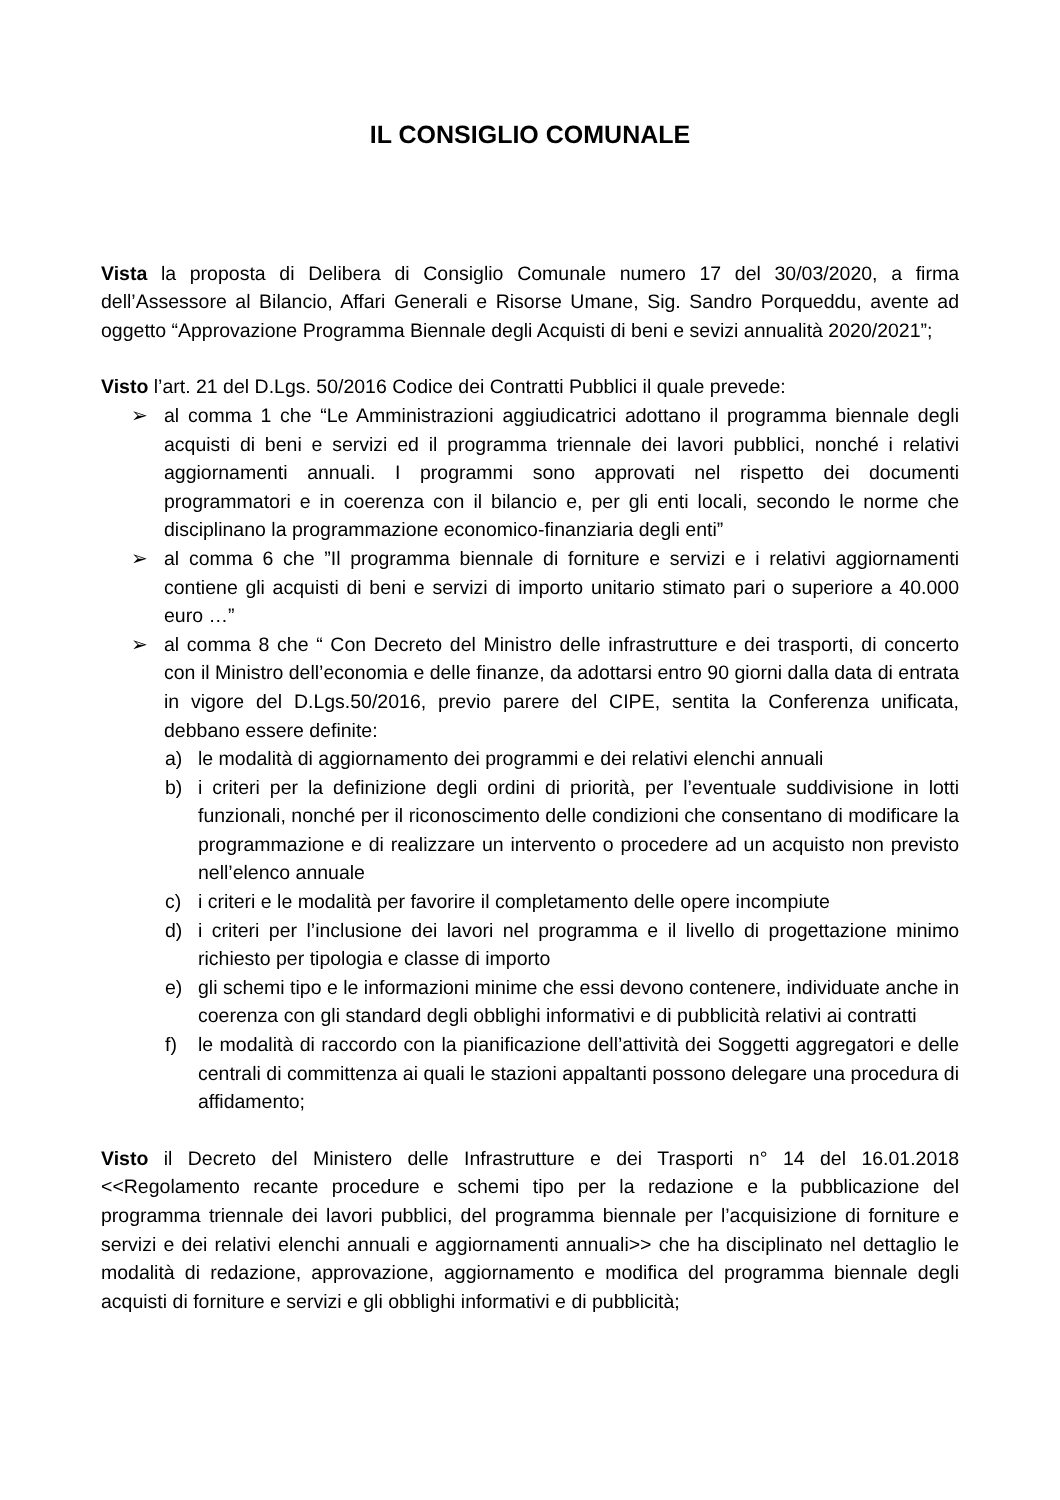IL CONSIGLIO COMUNALE
Vista la proposta di Delibera di Consiglio Comunale numero 17 del 30/03/2020, a firma dell’Assessore al Bilancio, Affari Generali e Risorse Umane, Sig. Sandro Porqueddu, avente ad oggetto “Approvazione Programma Biennale degli Acquisti di beni e sevizi annualità 2020/2021”;
Visto l’art. 21 del D.Lgs. 50/2016 Codice dei Contratti Pubblici il quale prevede:
➢ al comma 1 che “Le Amministrazioni aggiudicatrici adottano il programma biennale degli acquisti di beni e servizi ed il programma triennale dei lavori pubblici, nonché i relativi aggiornamenti annuali. I programmi sono approvati nel rispetto dei documenti programmatori e in coerenza con il bilancio e, per gli enti locali, secondo le norme che disciplinano la programmazione economico-finanziaria degli enti”
➢ al comma 6 che ”Il programma biennale di forniture e servizi e i relativi aggiornamenti contiene gli acquisti di beni e servizi di importo unitario stimato pari o superiore a 40.000 euro …”
➢ al comma 8 che “ Con Decreto del Ministro delle infrastrutture e dei trasporti, di concerto con il Ministro dell’economia e delle finanze, da adottarsi entro 90 giorni dalla data di entrata in vigore del D.Lgs.50/2016, previo parere del CIPE, sentita la Conferenza unificata, debbano essere definite:
a) le modalità di aggiornamento dei programmi e dei relativi elenchi annuali
b) i criteri per la definizione degli ordini di priorità, per l’eventuale suddivisione in lotti funzionali, nonché per il riconoscimento delle condizioni che consentano di modificare la programmazione e di realizzare un intervento o procedere ad un acquisto non previsto nell’elenco annuale
c) i criteri e le modalità per favorire il completamento delle opere incompiute
d) i criteri per l’inclusione dei lavori nel programma e il livello di progettazione minimo richiesto per tipologia e classe di importo
e) gli schemi tipo e le informazioni minime che essi devono contenere, individuate anche in coerenza con gli standard degli obblighi informativi e di pubblicità relativi ai contratti
f) le modalità di raccordo con la pianificazione dell’attività dei Soggetti aggregatori e delle centrali di committenza ai quali le stazioni appaltanti possono delegare una procedura di affidamento;
Visto il Decreto del Ministero delle Infrastrutture e dei Trasporti n° 14 del 16.01.2018 <<Regolamento recante procedure e schemi tipo per la redazione e la pubblicazione del programma triennale dei lavori pubblici, del programma biennale per l’acquisizione di forniture e servizi e dei relativi elenchi annuali e aggiornamenti annuali>> che ha disciplinato nel dettaglio le modalità di redazione, approvazione, aggiornamento e modifica del programma biennale degli acquisti di forniture e servizi e gli obblighi informativi e di pubblicità;